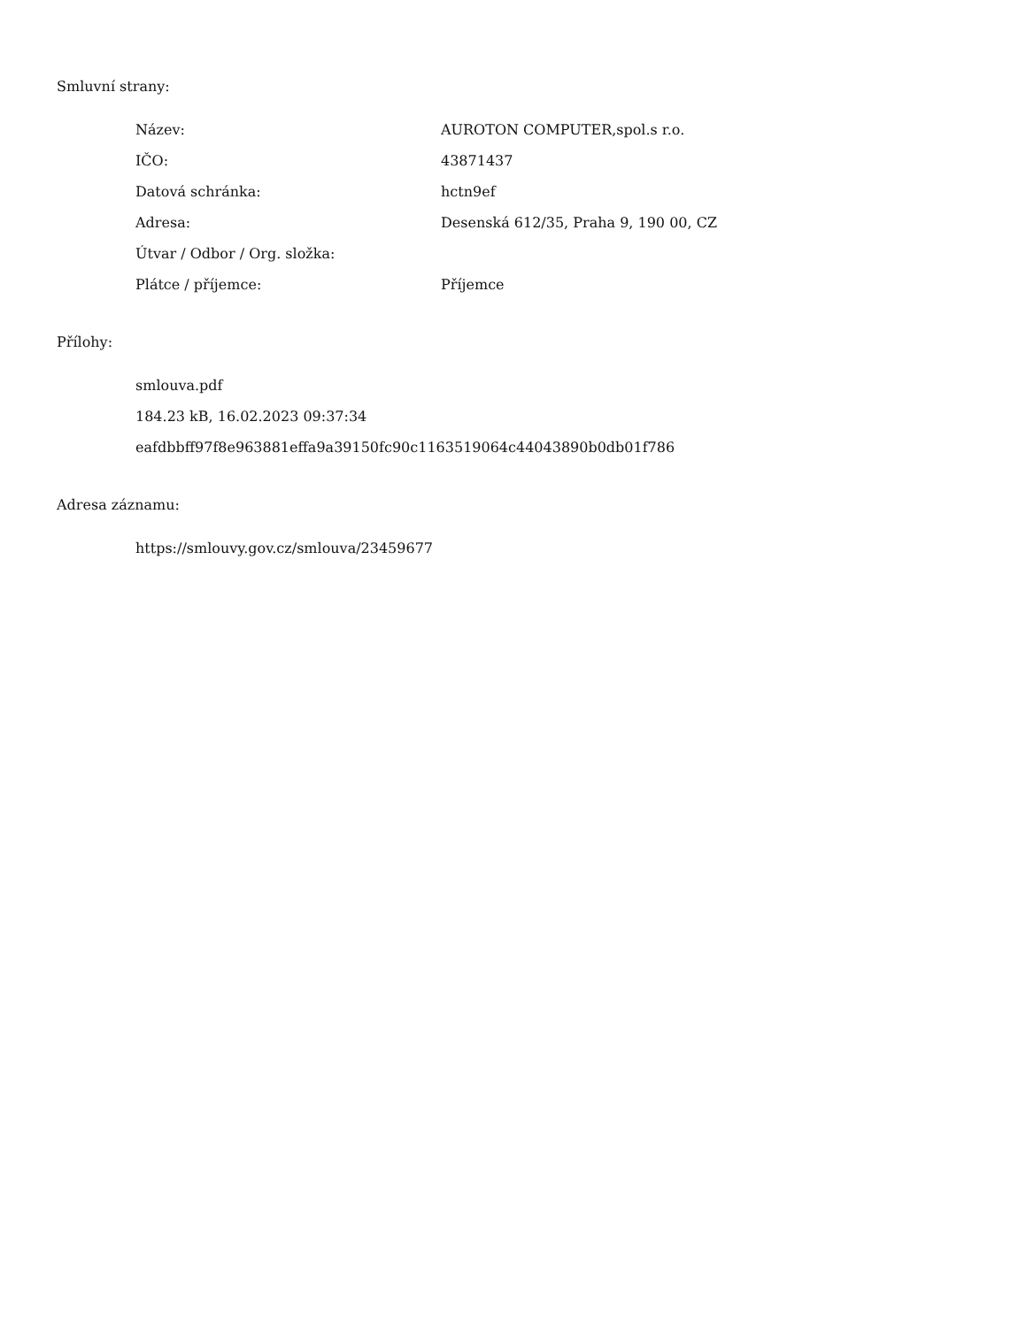Smluvní strany:
| Název: | AUROTON COMPUTER,spol.s r.o. |
| IČO: | 43871437 |
| Datová schránka: | hctn9ef |
| Adresa: | Desenská 612/35, Praha 9, 190 00, CZ |
| Útvar / Odbor / Org. složka: | |
| Plátce / příjemce: | Příjemce |
Přílohy:
smlouva.pdf
184.23 kB, 16.02.2023 09:37:34
eafdbbff97f8e963881effa9a39150fc90c1163519064c44043890b0db01f786
Adresa záznamu:
https://smlouvy.gov.cz/smlouva/23459677